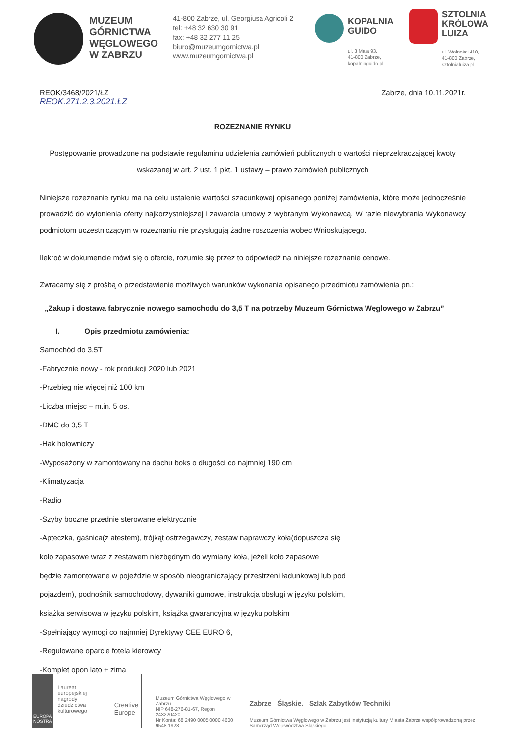MUZEUM GÓRNICTWA WĘGLOWEGO W ZABRZU
41-800 Zabrze, ul. Georgiusa Agricoli 2
tel: +48 32 630 30 91
fax: +48 32 277 11 25
biuro@muzeumgornictwa.pl
www.muzeumgornictwa.pl
KOPALNIA
GUIDO
ul. 3 Maja 93,
41-800 Zabrze,
kopalniaguido.pl
SZTOLNIA
KRÓLOWA
LUIZA
ul. Wolności 410,
41-800 Zabrze,
sztolnialuiza.pl
REOK/3468/2021/ŁZ
REOK.271.2.3.2021.ŁZ
Zabrze, dnia 10.11.2021r.
ROZEZNANIE RYNKU
Postępowanie prowadzone na podstawie regulaminu udzielenia zamówień publicznych o wartości nieprzekraczającej kwoty wskazanej w art. 2 ust. 1 pkt. 1 ustawy – prawo zamówień publicznych
Niniejsze rozeznanie rynku ma na celu ustalenie wartości szacunkowej opisanego poniżej zamówienia, które może jednocześnie prowadzić do wyłonienia oferty najkorzystniejszej i zawarcia umowy z wybranym Wykonawcą. W razie niewybrania Wykonawcy podmiotom uczestniczącym w rozeznaniu nie przysługują żadne roszczenia wobec Wnioskującego.
Ilekroć w dokumencie mówi się o ofercie, rozumie się przez to odpowiedź na niniejsze rozeznanie cenowe.
Zwracamy się z prośbą o przedstawienie możliwych warunków wykonania opisanego przedmiotu zamówienia pn.:
„Zakup i dostawa fabrycznie nowego samochodu do 3,5 T na potrzeby Muzeum Górnictwa Węglowego w Zabrzu”
I. Opis przedmiotu zamówienia:
Samochód do 3,5T
-Fabrycznie nowy - rok produkcji 2020 lub 2021
-Przebieg nie więcej niż 100 km
-Liczba miejsc – m.in. 5 os.
-DMC do 3,5 T
-Hak holowniczy
-Wyposażony w zamontowany na dachu boks o długości co najmniej 190 cm
-Klimatyzacja
-Radio
-Szyby boczne przednie sterowane elektrycznie
-Apteczka, gaśnica(z atestem), trójkąt ostrzegawczy, zestaw naprawczy koła(dopuszcza się
koło zapasowe wraz z zestawem niezbędnym do wymiany koła, jeżeli koło zapasowe
będzie zamontowane w pojeździe w sposób nieograniczający przestrzeni ładunkowej lub pod
pojazdem), podnośnik samochodowy, dywaniki gumowe, instrukcja obsługi w języku polskim,
książka serwisowa w języku polskim, książka gwarancyjna w języku polskim
-Spełniający wymogi co najmniej Dyrektywy CEE EURO 6,
-Regulowane oparcie fotela kierowcy
-Komplet opon lato + zima
EUROPA NOSTRA
Laureat europejskiej nagrody dziedzictwa kulturowego
Creative Europe
Muzeum Górnictwa Węglowego w Zabrzu
NIP 648-276-81-67, Regon 243220420
Nr Konta: 68 2490 0005 0000 4600 9548 1928
Zabrze Śląskie. Szlak Zabytków Techniki
Muzeum Górnictwa Węglowego w Zabrzu jest instytucją kultury Miasta Zabrze współprowadzoną przez Samorząd Województwa Śląskiego.